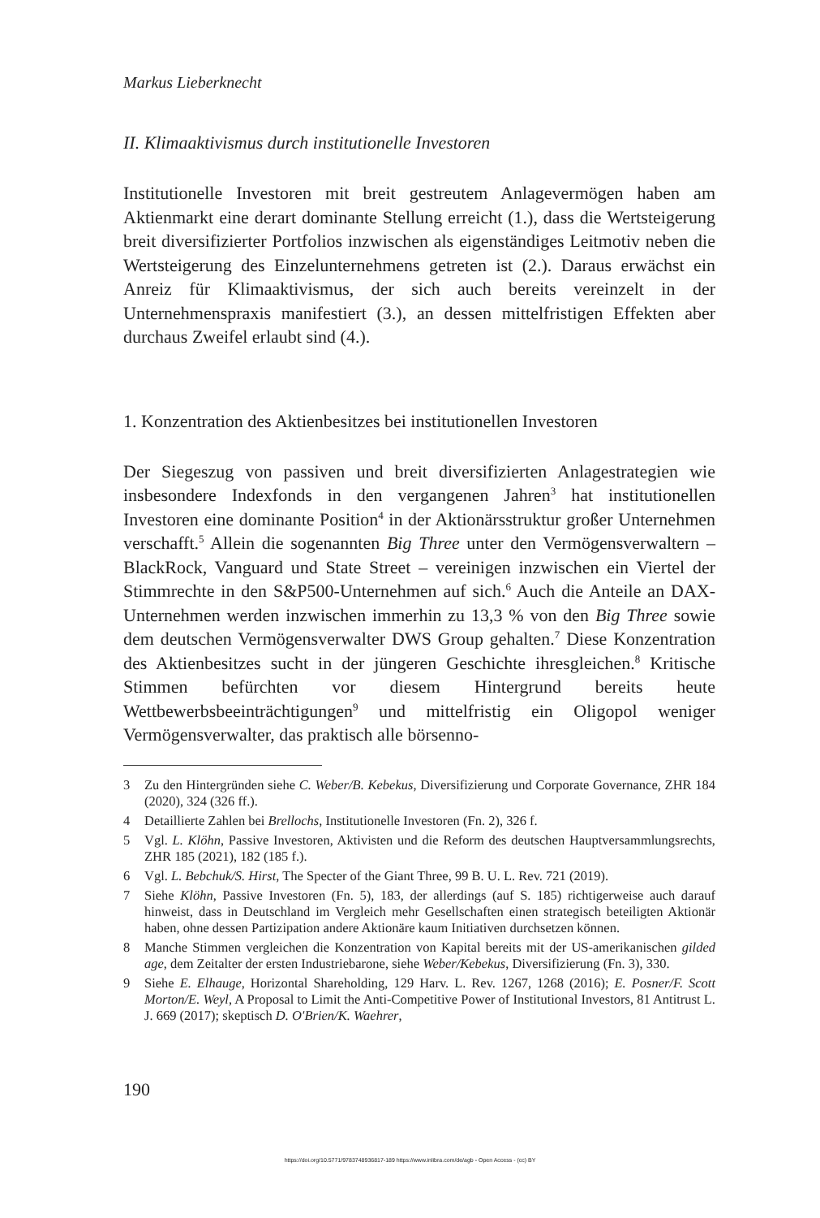Markus Lieberknecht
II. Klimaaktivismus durch institutionelle Investoren
Institutionelle Investoren mit breit gestreutem Anlagevermögen haben am Aktienmarkt eine derart dominante Stellung erreicht (1.), dass die Wertsteigerung breit diversifizierter Portfolios inzwischen als eigenständiges Leitmotiv neben die Wertsteigerung des Einzelunternehmens getreten ist (2.). Daraus erwächst ein Anreiz für Klimaaktivismus, der sich auch bereits vereinzelt in der Unternehmenspraxis manifestiert (3.), an dessen mittelfristigen Effekten aber durchaus Zweifel erlaubt sind (4.).
1. Konzentration des Aktienbesitzes bei institutionellen Investoren
Der Siegeszug von passiven und breit diversifizierten Anlagestrategien wie insbesondere Indexfonds in den vergangenen Jahren<sup>3</sup> hat institutionellen Investoren eine dominante Position<sup>4</sup> in der Aktionärsstruktur großer Unternehmen verschafft.<sup>5</sup> Allein die sogenannten Big Three unter den Vermögensverwaltern – BlackRock, Vanguard und State Street – vereinigen inzwischen ein Viertel der Stimmrechte in den S&P500-Unternehmen auf sich.<sup>6</sup> Auch die Anteile an DAX-Unternehmen werden inzwischen immerhin zu 13,3 % von den Big Three sowie dem deutschen Vermögensverwalter DWS Group gehalten.<sup>7</sup> Diese Konzentration des Aktienbesitzes sucht in der jüngeren Geschichte ihresgleichen.<sup>8</sup> Kritische Stimmen befürchten vor diesem Hintergrund bereits heute Wettbewerbsbeeinträchtigungen<sup>9</sup> und mittelfristig ein Oligopol weniger Vermögensverwalter, das praktisch alle börsenno-
3 Zu den Hintergründen siehe C. Weber/B. Kebekus, Diversifizierung und Corporate Governance, ZHR 184 (2020), 324 (326 ff.).
4 Detaillierte Zahlen bei Brellochs, Institutionelle Investoren (Fn. 2), 326 f.
5 Vgl. L. Klöhn, Passive Investoren, Aktivisten und die Reform des deutschen Hauptversammlungsrechts, ZHR 185 (2021), 182 (185 f.).
6 Vgl. L. Bebchuk/S. Hirst, The Specter of the Giant Three, 99 B. U. L. Rev. 721 (2019).
7 Siehe Klöhn, Passive Investoren (Fn. 5), 183, der allerdings (auf S. 185) richtigerweise auch darauf hinweist, dass in Deutschland im Vergleich mehr Gesellschaften einen strategisch beteiligten Aktionär haben, ohne dessen Partizipation andere Aktionäre kaum Initiativen durchsetzen können.
8 Manche Stimmen vergleichen die Konzentration von Kapital bereits mit der US-amerikanischen gilded age, dem Zeitalter der ersten Industriebarone, siehe Weber/Kebekus, Diversifizierung (Fn. 3), 330.
9 Siehe E. Elhauge, Horizontal Shareholding, 129 Harv. L. Rev. 1267, 1268 (2016); E. Posner/F. Scott Morton/E. Weyl, A Proposal to Limit the Anti-Competitive Power of Institutional Investors, 81 Antitrust L. J. 669 (2017); skeptisch D. O'Brien/K. Waehrer,
190
https://doi.org/10.5771/9783748936817-189 https://www.inlibra.com/de/agb - Open Access - (cc) BY